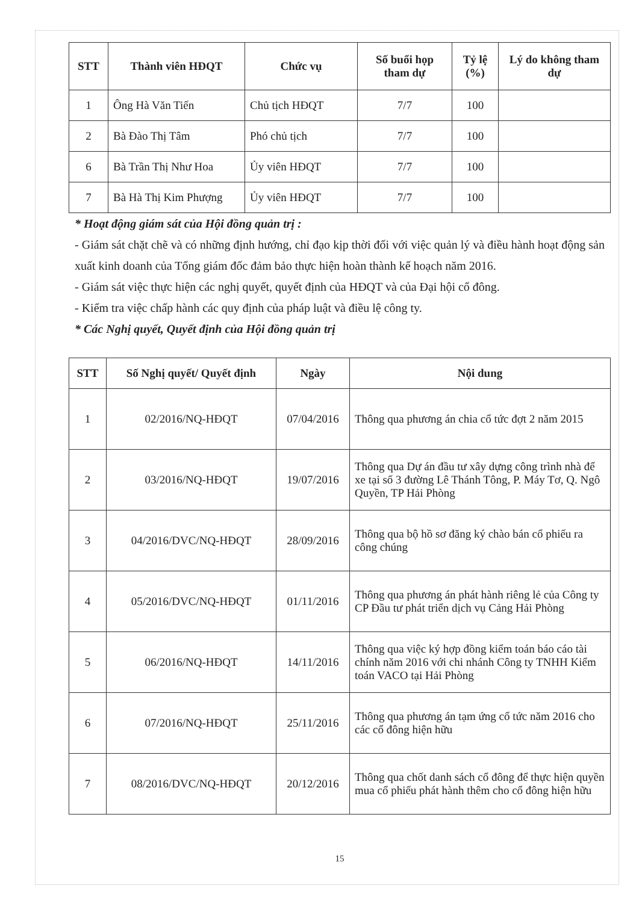| STT | Thành viên HĐQT | Chức vụ | Số buổi họp tham dự | Tỷ lệ (%) | Lý do không tham dự |
| --- | --- | --- | --- | --- | --- |
| 1 | Ông Hà Văn Tiến | Chủ tịch HĐQT | 7/7 | 100 | |
| 2 | Bà Đào Thị Tâm | Phó chủ tịch | 7/7 | 100 | |
| 6 | Bà Trần Thị Như Hoa | Ủy viên HĐQT | 7/7 | 100 | |
| 7 | Bà Hà Thị Kim Phượng | Ủy viên HĐQT | 7/7 | 100 | |
* Hoạt động giám sát của Hội đồng quản trị :
- Giám sát chặt chẽ và có những định hướng, chỉ đạo kịp thời đối với việc quản lý và điều hành hoạt động sản xuất kinh doanh của Tổng giám đốc đảm bảo thực hiện hoàn thành kế hoạch năm 2016.
- Giám sát việc thực hiện các nghị quyết, quyết định của HĐQT và của Đại hội cổ đông.
- Kiểm tra việc chấp hành các quy định của pháp luật và điều lệ công ty.
* Các Nghị quyết, Quyết định của Hội đồng quản trị
| STT | Số Nghị quyết/ Quyết định | Ngày | Nội dung |
| --- | --- | --- | --- |
| 1 | 02/2016/NQ-HĐQT | 07/04/2016 | Thông qua phương án chia cổ tức đợt 2 năm 2015 |
| 2 | 03/2016/NQ-HĐQT | 19/07/2016 | Thông qua Dự án đầu tư xây dựng công trình nhà để xe tại số 3 đường Lê Thánh Tông, P. Máy Tơ, Q. Ngô Quyền, TP Hải Phòng |
| 3 | 04/2016/DVC/NQ-HĐQT | 28/09/2016 | Thông qua bộ hồ sơ đăng ký chào bán cổ phiếu ra công chúng |
| 4 | 05/2016/DVC/NQ-HĐQT | 01/11/2016 | Thông qua phương án phát hành riêng lẻ của Công ty CP Đầu tư phát triển dịch vụ Cảng Hải Phòng |
| 5 | 06/2016/NQ-HĐQT | 14/11/2016 | Thông qua việc ký hợp đồng kiểm toán báo cáo tài chính năm 2016 với chi nhánh Công ty TNHH Kiểm toán VACO tại Hải Phòng |
| 6 | 07/2016/NQ-HĐQT | 25/11/2016 | Thông qua phương án tạm ứng cổ tức năm 2016 cho các cổ đông hiện hữu |
| 7 | 08/2016/DVC/NQ-HĐQT | 20/12/2016 | Thông qua chốt danh sách cổ đông để thực hiện quyền mua cổ phiếu phát hành thêm cho cổ đông hiện hữu |
15